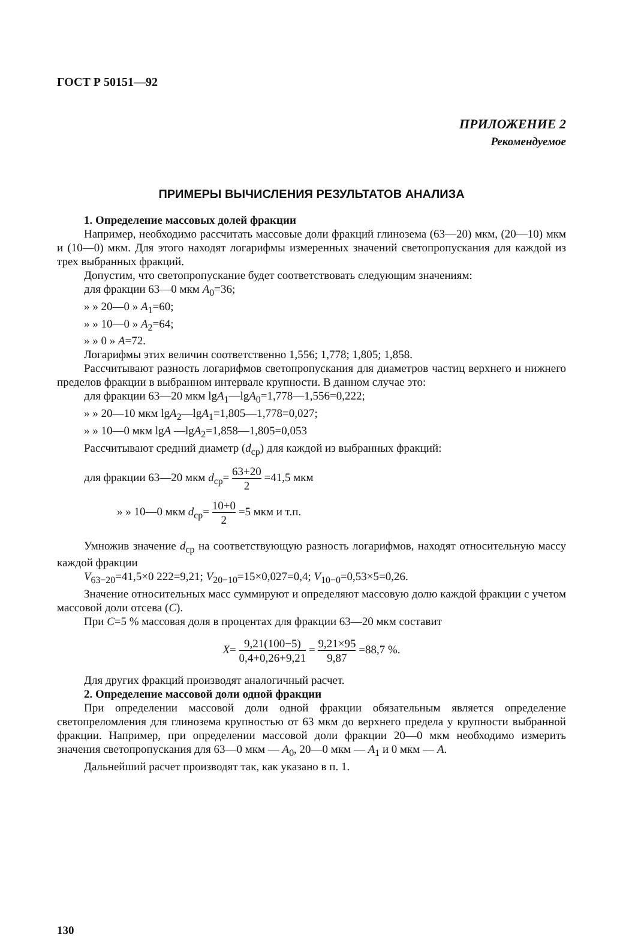ГОСТ Р 50151—92
ПРИЛОЖЕНИЕ 2
Рекомендуемое
ПРИМЕРЫ ВЫЧИСЛЕНИЯ РЕЗУЛЬТАТОВ АНАЛИЗА
1. Определение массовых долей фракции
Например, необходимо рассчитать массовые доли фракций глинозема (63—20) мкм, (20—10) мкм и (10—0) мкм. Для этого находят логарифмы измеренных значений светопропускания для каждой из трех выбранных фракций.
Допустим, что светопропускание будет соответствовать следующим значениям:
для фракции 63—0 мкм A<sub>0</sub>=36;
» » 20—0 » A<sub>1</sub>=60;
» » 10—0 » A<sub>2</sub>=64;
» » 0 » A=72.
Логарифмы этих величин соответственно 1,556; 1,778; 1,805; 1,858.
Рассчитывают разность логарифмов светопропускания для диаметров частиц верхнего и нижнего пределов фракции в выбранном интервале крупности. В данном случае это:
для фракции 63—20 мкм lgA<sub>1</sub>—lgA<sub>0</sub>=1,778—1,556=0,222;
» » 20—10 мкм lgA<sub>2</sub>—lgA<sub>1</sub>=1,805—1,778=0,027;
» » 10—0 мкм lgA —lgA<sub>2</sub>=1,858—1,805=0,053
Рассчитывают средний диаметр (d<sub>ср</sub>) для каждой из выбранных фракций:
для фракции 63—20 мкм d<sub>ср</sub>= 63+20 2 =41,5 мкм
» » 10—0 мкм d<sub>ср</sub>= 10+0 2 =5 мкм и т.п.
Умножив значение d<sub>ср</sub> на соответствующую разность логарифмов, находят относительную массу каждой фракции
V<sub>63−20</sub>=41,5×0 222=9,21; V<sub>20−10</sub>=15×0,027=0,4; V<sub>10−0</sub>=0,53×5=0,26.
Значение относительных масс суммируют и определяют массовую долю каждой фракции с учетом массовой доли отсева (C).
При C=5 % массовая доля в процентах для фракции 63—20 мкм составит
X= 9,21(100−5) 0,4+0,26+9,21 = 9,21×95 9,87 =88,7 %.
Для других фракций производят аналогичный расчет.
2. Определение массовой доли одной фракции
При определении массовой доли одной фракции обязательным является определение светопреломления для глинозема крупностью от 63 мкм до верхнего предела у крупности выбранной фракции. Например, при определении массовой доли фракции 20—0 мкм необходимо измерить значения светопропускания для 63—0 мкм — A<sub>0</sub>, 20—0 мкм — A<sub>1</sub> и 0 мкм — A.
Дальнейший расчет производят так, как указано в п. 1.
130